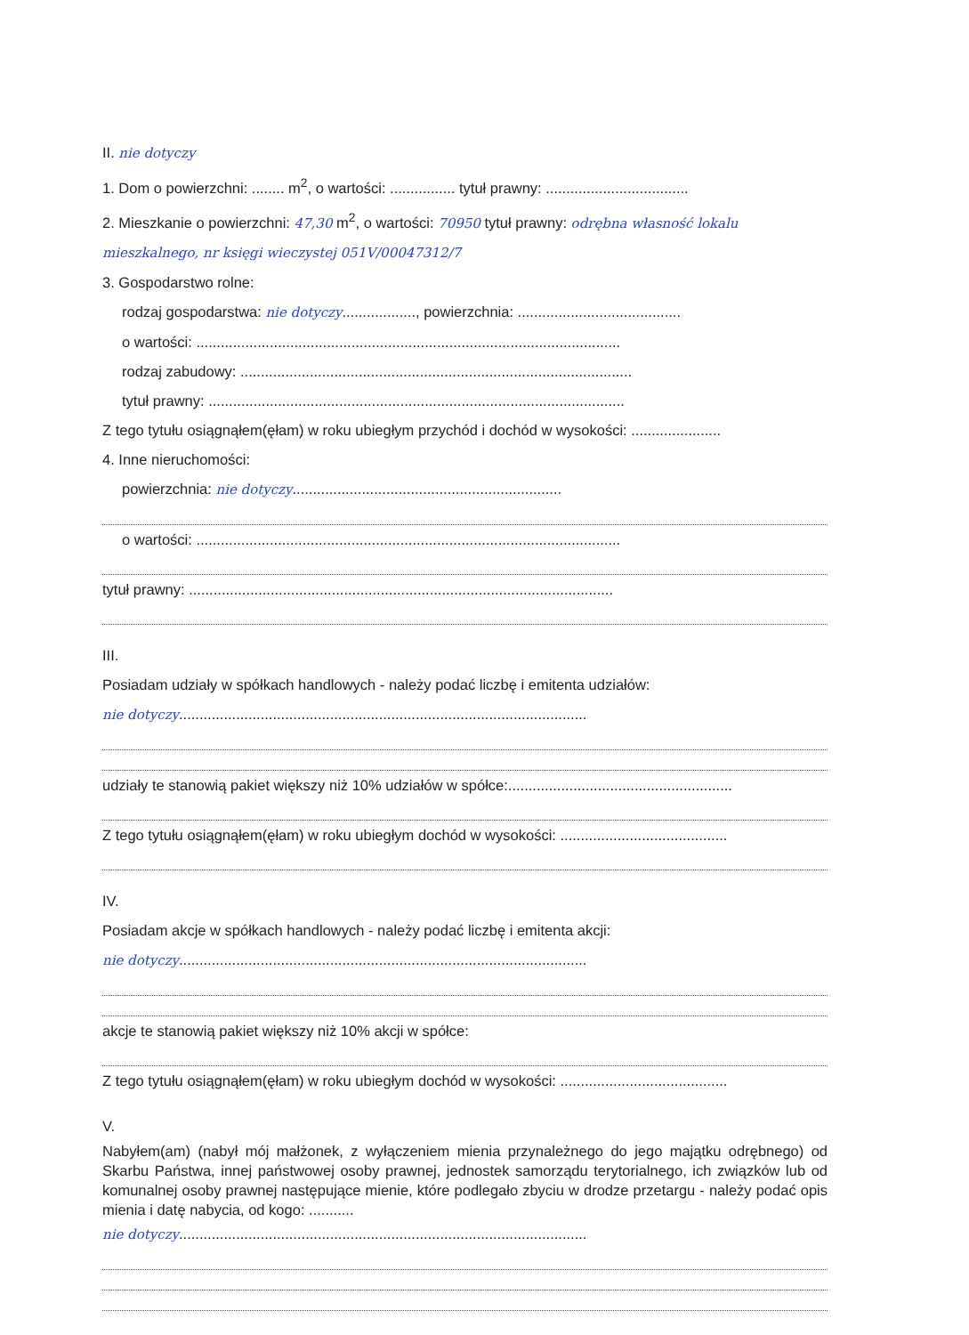II. nie dotyczy
1. Dom o powierzchni: ........ m<sup>2</sup>, o wartości: ................ tytuł prawny: ...................................
2. Mieszkanie o powierzchni: 47,30 m<sup>2</sup>, o wartości: 70950 tytuł prawny: odrębna własność lokalu mieszkalnego, nr księgi wieczystej 051V/00047312/7
3. Gospodarstwo rolne:
rodzaj gospodarstwa: nie dotyczy.................., powierzchnia: ........................................
o wartości: ........................................................................................................
rodzaj zabudowy: ................................................................................................
tytuł prawny: ......................................................................................................
Z tego tytułu osiągnąłem(ęłam) w roku ubiegłym przychód i dochód w wysokości: ......................
4. Inne nieruchomości:
powierzchnia: nie dotyczy..................................................................
o wartości: ........................................................................................................
tytuł prawny: ........................................................................................................
III.
Posiadam udziały w spółkach handlowych - należy podać liczbę i emitenta udziałów:
nie dotyczy....................................................................................................
udziały te stanowią pakiet większy niż 10% udziałów w spółce:.......................................................
Z tego tytułu osiągnąłem(ęłam) w roku ubiegłym dochód w wysokości: .........................................
IV.
Posiadam akcje w spółkach handlowych - należy podać liczbę i emitenta akcji:
nie dotyczy....................................................................................................
akcje te stanowią pakiet większy niż 10% akcji w spółce:
Z tego tytułu osiągnąłem(ęłam) w roku ubiegłym dochód w wysokości: .........................................
V.
Nabyłem(am) (nabył mój małżonek, z wyłączeniem mienia przynależnego do jego majątku odrębnego) od Skarbu Państwa, innej państwowej osoby prawnej, jednostek samorządu terytorialnego, ich związków lub od komunalnej osoby prawnej następujące mienie, które podlegało zbyciu w drodze przetargu - należy podać opis mienia i datę nabycia, od kogo: ...........
nie dotyczy....................................................................................................